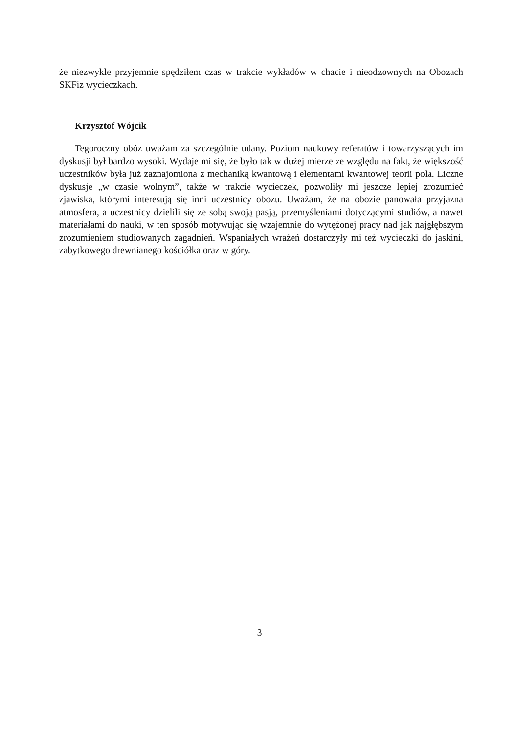że niezwykle przyjemnie spędziłem czas w trakcie wykładów w chacie i nieodzownych na Obozach SKFiz wycieczkach.
Krzysztof Wójcik
Tegoroczny obóz uważam za szczególnie udany. Poziom naukowy referatów i towarzyszących im dyskusji był bardzo wysoki. Wydaje mi się, że było tak w dużej mierze ze względu na fakt, że większość uczestników była już zaznajomiona z mechaniką kwantową i elementami kwantowej teorii pola. Liczne dyskusje „w czasie wolnym”, także w trakcie wycieczek, pozwoliły mi jeszcze lepiej zrozumieć zjawiska, którymi interesują się inni uczestnicy obozu. Uważam, że na obozie panowała przyjazna atmosfera, a uczestnicy dzielili się ze sobą swoją pasją, przemyśleniami dotyczącymi studiów, a nawet materiałami do nauki, w ten sposób motywując się wzajemnie do wytężonej pracy nad jak najgłębszym zrozumieniem studiowanych zagadnień. Wspaniałych wrażeń dostarczyły mi też wycieczki do jaskini, zabytkowego drewnianego kościółka oraz w góry.
3